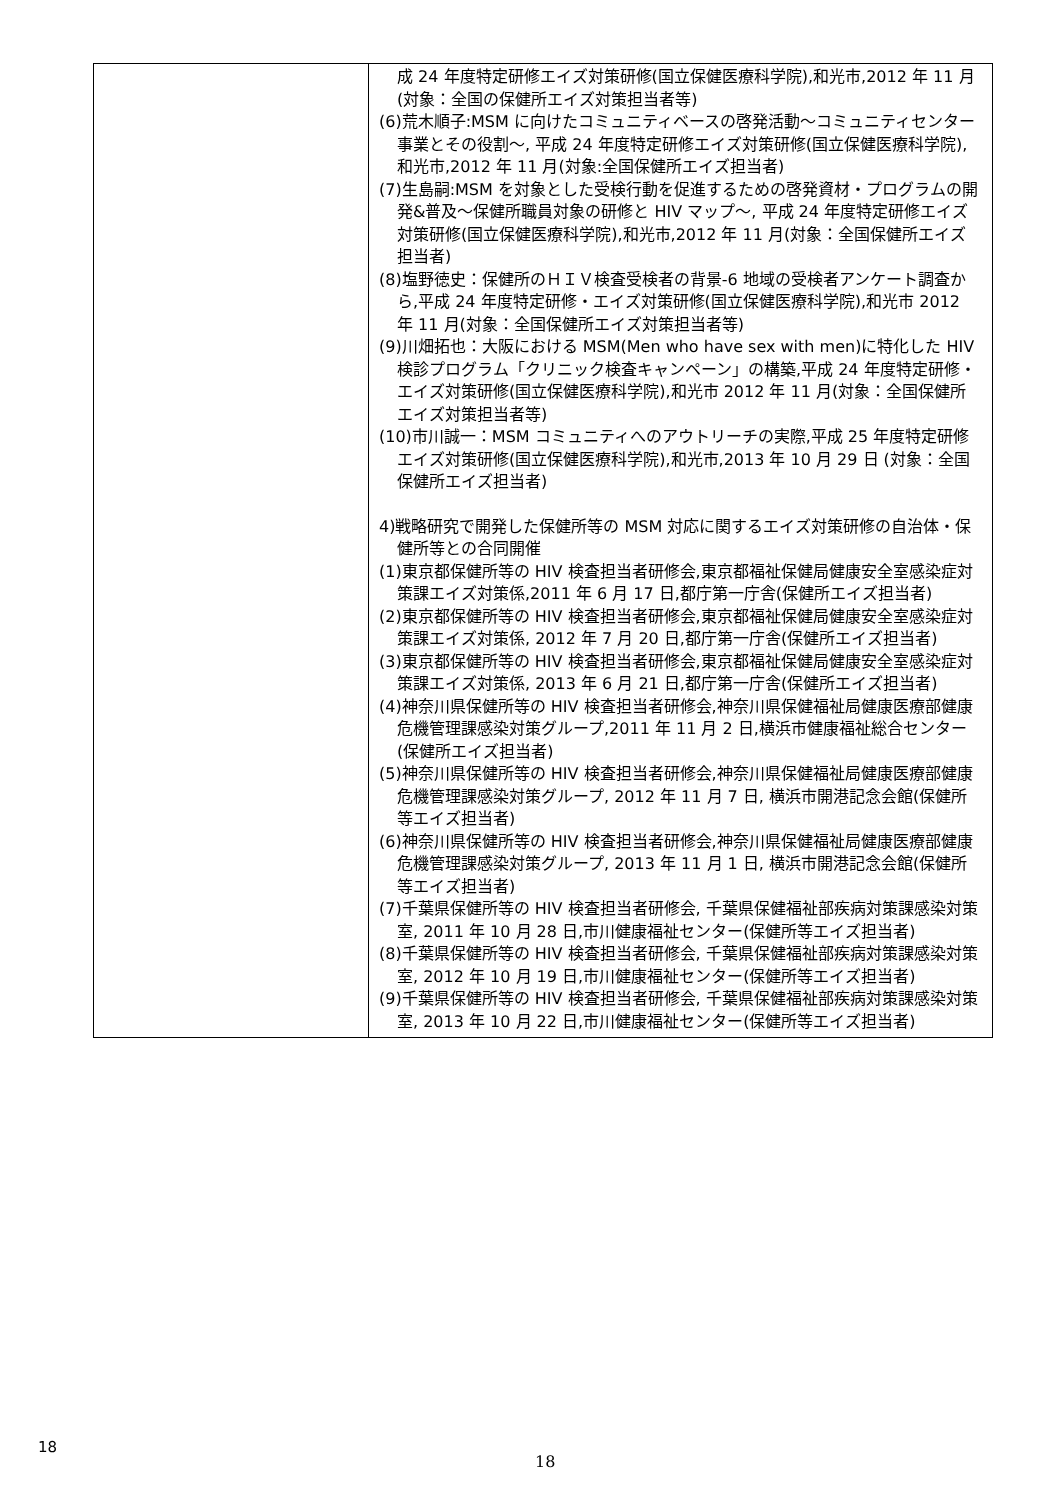| | 成 24 年度特定研修エイズ対策研修(国立保健医療科学院),和光市,2012 年 11 月(対象：全国の保健所エイズ対策担当者等) (6)荒木順子:MSM に向けたコミュニティベースの啓発活動～コミュニティセンター事業とその役割～, 平成 24 年度特定研修エイズ対策研修(国立保健医療科学院),和光市,2012 年 11 月(対象:全国保健所エイズ担当者) (7)生島嗣:MSM を対象とした受検行動を促進するための啓発資材・プログラムの開発&普及～保健所職員対象の研修と HIV マップ～, 平成 24 年度特定研修エイズ対策研修(国立保健医療科学院),和光市,2012 年 11 月(対象：全国保健所エイズ担当者) (8)塩野徳史：保健所のＨＩＶ検査受検者の背景-6 地域の受検者アンケート調査から,平成 24 年度特定研修・エイズ対策研修(国立保健医療科学院),和光市 2012 年 11 月(対象：全国保健所エイズ対策担当者等) (9)川畑拓也：大阪における MSM(Men who have sex with men)に特化した HIV 検診プログラム「クリニック検査キャンペーン」の構築,平成 24 年度特定研修・エイズ対策研修(国立保健医療科学院),和光市 2012 年 11 月(対象：全国保健所エイズ対策担当者等) (10)市川誠一：MSM コミュニティへのアウトリーチの実際,平成 25 年度特定研修エイズ対策研修(国立保健医療科学院),和光市,2013 年 10 月 29 日 (対象：全国保健所エイズ担当者) 4)戦略研究で開発した保健所等の MSM 対応に関するエイズ対策研修の自治体・保健所等との合同開催 (1)東京都保健所等の HIV 検査担当者研修会,東京都福祉保健局健康安全室感染症対策課エイズ対策係,2011 年 6 月 17 日,都庁第一庁舎(保健所エイズ担当者) (2)東京都保健所等の HIV 検査担当者研修会,東京都福祉保健局健康安全室感染症対策課エイズ対策係, 2012 年 7 月 20 日,都庁第一庁舎(保健所エイズ担当者) (3)東京都保健所等の HIV 検査担当者研修会,東京都福祉保健局健康安全室感染症対策課エイズ対策係, 2013 年 6 月 21 日,都庁第一庁舎(保健所エイズ担当者) (4)神奈川県保健所等の HIV 検査担当者研修会,神奈川県保健福祉局健康医療部健康危機管理課感染対策グループ,2011 年 11 月 2 日,横浜市健康福祉総合センター(保健所エイズ担当者) (5)神奈川県保健所等の HIV 検査担当者研修会,神奈川県保健福祉局健康医療部健康危機管理課感染対策グループ, 2012 年 11 月 7 日, 横浜市開港記念会館(保健所等エイズ担当者) (6)神奈川県保健所等の HIV 検査担当者研修会,神奈川県保健福祉局健康医療部健康危機管理課感染対策グループ, 2013 年 11 月 1 日, 横浜市開港記念会館(保健所等エイズ担当者) (7)千葉県保健所等の HIV 検査担当者研修会, 千葉県保健福祉部疾病対策課感染対策室, 2011 年 10 月 28 日,市川健康福祉センター(保健所等エイズ担当者) (8)千葉県保健所等の HIV 検査担当者研修会, 千葉県保健福祉部疾病対策課感染対策室, 2012 年 10 月 19 日,市川健康福祉センター(保健所等エイズ担当者) (9)千葉県保健所等の HIV 検査担当者研修会, 千葉県保健福祉部疾病対策課感染対策室, 2013 年 10 月 22 日,市川健康福祉センター(保健所等エイズ担当者) |
18
18